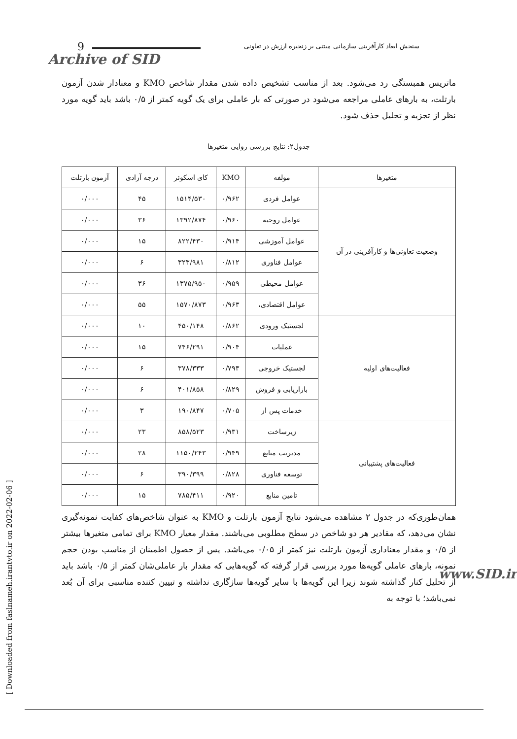9 سنجش ابعاد کارآفرینی سازمانی مبتنی بر زنجیره ارزش در تعاونی
Archive of SID
ماتریس همبستگی رد می‌شود. بعد از مناسب تشخیص داده شدن مقدار شاخص KMO و معنادار شدن آزمون بارتلت، به بارهای عاملی مراجعه می‌شود در صورتی که بار عاملی برای یک گویه کمتر از ۰/۵ باشد باید گویه مورد نظر از تجزیه و تحلیل حذف شود.
جدول۲: نتایج بررسی روایی متغیرها
| متغیرها | مولفه | KMO | کای اسکوئر | درجه آزادی | آزمون بارتلت |
| --- | --- | --- | --- | --- | --- |
| وضعیت تعاونی‌ها و کارآفرینی در آن | عوامل فردی | ۰/۹۶۲ | ۱۵۱۴/۵۳۰ | ۴۵ | ۰/۰۰۰ |
| | عوامل روحیه | ۰/۹۶۰ | ۱۳۹۲/۸۷۴ | ۳۶ | ۰/۰۰۰ |
| | عوامل آموزشی | ۰/۹۱۴ | ۸۲۲/۴۳۰ | ۱۵ | ۰/۰۰۰ |
| | عوامل فناوری | ۰/۸۱۲ | ۳۲۳/۹۸۱ | ۶ | ۰/۰۰۰ |
| | عوامل محیطی | ۰/۹۵۹ | ۱۳۷۵/۹۵۰ | ۳۶ | ۰/۰۰۰ |
| | عوامل اقتصادی، | ۰/۹۶۳ | ۱۵۷۰/۸۷۳ | ۵۵ | ۰/۰۰۰ |
| فعالیت‌های اولیه | لجستیک ورودی | ۰/۸۶۲ | ۴۵۰/۱۴۸ | ۱۰ | ۰/۰۰۰ |
| | عملیات | ۰/۹۰۴ | ۷۴۶/۲۹۱ | ۱۵ | ۰/۰۰۰ |
| | لجستیک خروجی | ۰/۷۹۳ | ۳۷۸/۳۳۳ | ۶ | ۰/۰۰۰ |
| | بازاریابی و فروش | ۰/۸۲۹ | ۴۰۱/۸۵۸ | ۶ | ۰/۰۰۰ |
| | خدمات پس از | ۰/۷۰۵ | ۱۹۰/۸۴۷ | ۳ | ۰/۰۰۰ |
| فعالیت‌های پشتیبانی | زیرساخت | ۰/۹۳۱ | ۸۵۸/۵۲۳ | ۲۳ | ۰/۰۰۰ |
| | مدیریت منابع | ۰/۹۴۹ | ۱۱۵۰/۲۴۳ | ۲۸ | ۰/۰۰۰ |
| | توسعه فناوری | ۰/۸۲۸ | ۳۹۰/۳۹۹ | ۶ | ۰/۰۰۰ |
| | تامین منابع | ۰/۹۲۰ | ۷۸۵/۴۱۱ | ۱۵ | ۰/۰۰۰ |
همان‌طوری‌که در جدول ۲ مشاهده می‌شود نتایج آزمون بارتلت و KMO به عنوان شاخص‌های کفایت نمونه‌گیری نشان می‌دهد، که مقادیر هر دو شاخص در سطح مطلوبی می‌باشند. مقدار معیار KMO برای تمامی متغیرها بیشتر از ۰/۵ و مقدار معناداری آزمون بارتلت نیز کمتر از ۰/۰۵ می‌باشد. پس از حصول اطمینان از مناسب بودن حجم نمونه، بارهای عاملی گویه‌ها مورد بررسی قرار گرفته که گویه‌هایی که مقدار بار عاملی‌شان کمتر از ۰/۵ باشد باید از تحلیل کنار گذاشته شوند زیرا این گویه‌ها با سایر گویه‌ها سازگاری نداشته و تبیین کننده مناسبی برای آن بُعد نمی‌باشد؛ با توجه به
[ Downloaded from faslnameh.irantvto.ir on 2022-02-06 ]
www.SID.ir